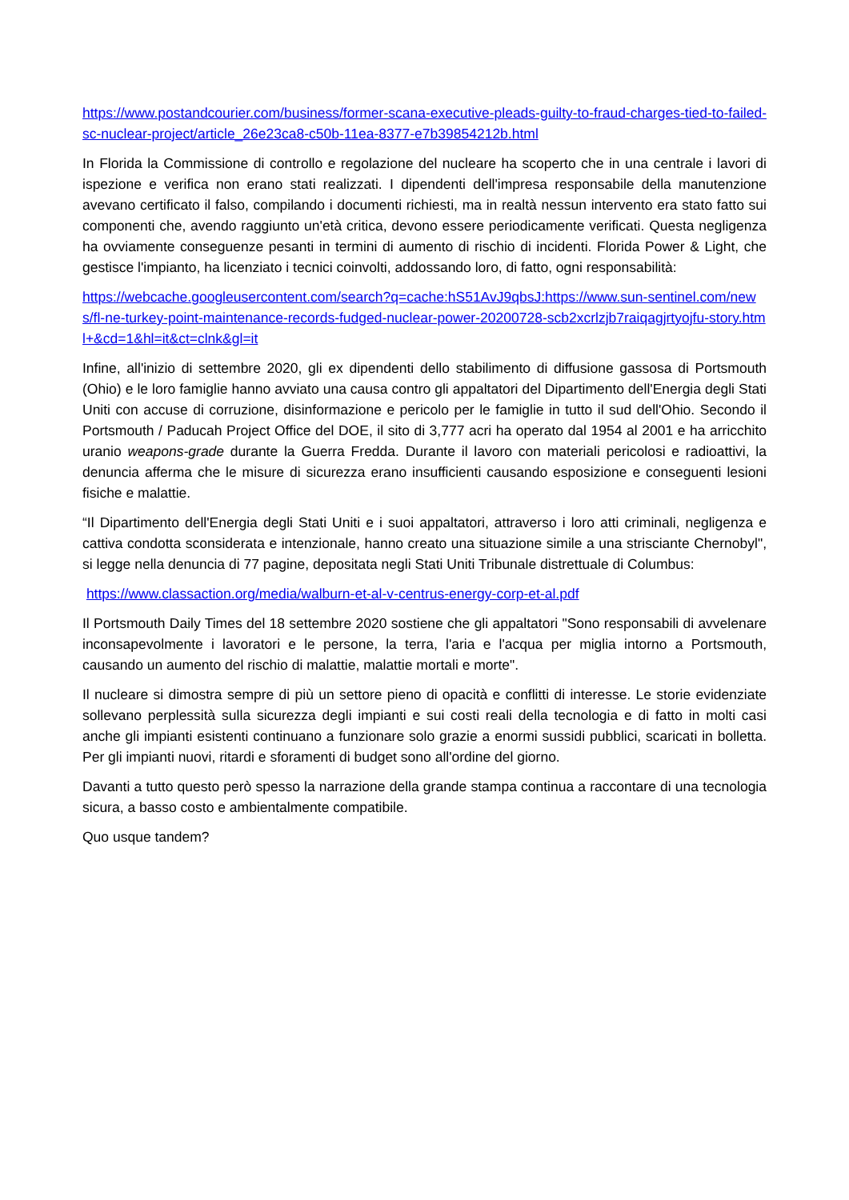https://www.postandcourier.com/business/former-scana-executive-pleads-guilty-to-fraud-charges-tied-to-failed-sc-nuclear-project/article_26e23ca8-c50b-11ea-8377-e7b39854212b.html
In Florida la Commissione di controllo e regolazione del nucleare ha scoperto che in una centrale i lavori di ispezione e verifica non erano stati realizzati. I dipendenti dell'impresa responsabile della manutenzione avevano certificato il falso, compilando i documenti richiesti, ma in realtà nessun intervento era stato fatto sui componenti che, avendo raggiunto un'età critica, devono essere periodicamente verificati. Questa negligenza ha ovviamente conseguenze pesanti in termini di aumento di rischio di incidenti. Florida Power & Light, che gestisce l'impianto, ha licenziato i tecnici coinvolti, addossando loro, di fatto, ogni responsabilità:
https://webcache.googleusercontent.com/search?q=cache:hS51AvJ9qbsJ:https://www.sun-sentinel.com/news/fl-ne-turkey-point-maintenance-records-fudged-nuclear-power-20200728-scb2xcrlzjb7raiqagjrtyojfu-story.html+&cd=1&hl=it&ct=clnk&gl=it
Infine, all'inizio di settembre 2020, gli ex dipendenti dello stabilimento di diffusione gassosa di Portsmouth (Ohio) e le loro famiglie hanno avviato una causa contro gli appaltatori del Dipartimento dell'Energia degli Stati Uniti con accuse di corruzione, disinformazione e pericolo per le famiglie in tutto il sud dell'Ohio. Secondo il Portsmouth / Paducah Project Office del DOE, il sito di 3,777 acri ha operato dal 1954 al 2001 e ha arricchito uranio weapons-grade durante la Guerra Fredda. Durante il lavoro con materiali pericolosi e radioattivi, la denuncia afferma che le misure di sicurezza erano insufficienti causando esposizione e conseguenti lesioni fisiche e malattie.
“Il Dipartimento dell'Energia degli Stati Uniti e i suoi appaltatori, attraverso i loro atti criminali, negligenza e cattiva condotta sconsiderata e intenzionale, hanno creato una situazione simile a una strisciante Chernobyl", si legge nella denuncia di 77 pagine, depositata negli Stati Uniti Tribunale distrettuale di Columbus:
https://www.classaction.org/media/walburn-et-al-v-centrus-energy-corp-et-al.pdf
Il Portsmouth Daily Times del 18 settembre 2020 sostiene che gli appaltatori "Sono responsabili di avvelenare inconsapevolmente i lavoratori e le persone, la terra, l'aria e l'acqua per miglia intorno a Portsmouth, causando un aumento del rischio di malattie, malattie mortali e morte".
Il nucleare si dimostra sempre di più un settore pieno di opacità e conflitti di interesse. Le storie evidenziate sollevano perplessità sulla sicurezza degli impianti e sui costi reali della tecnologia e di fatto in molti casi anche gli impianti esistenti continuano a funzionare solo grazie a enormi sussidi pubblici, scaricati in bolletta. Per gli impianti nuovi, ritardi e sforamenti di budget sono all'ordine del giorno.
Davanti a tutto questo però spesso la narrazione della grande stampa continua a raccontare di una tecnologia sicura, a basso costo e ambientalmente compatibile.
Quo usque tandem?